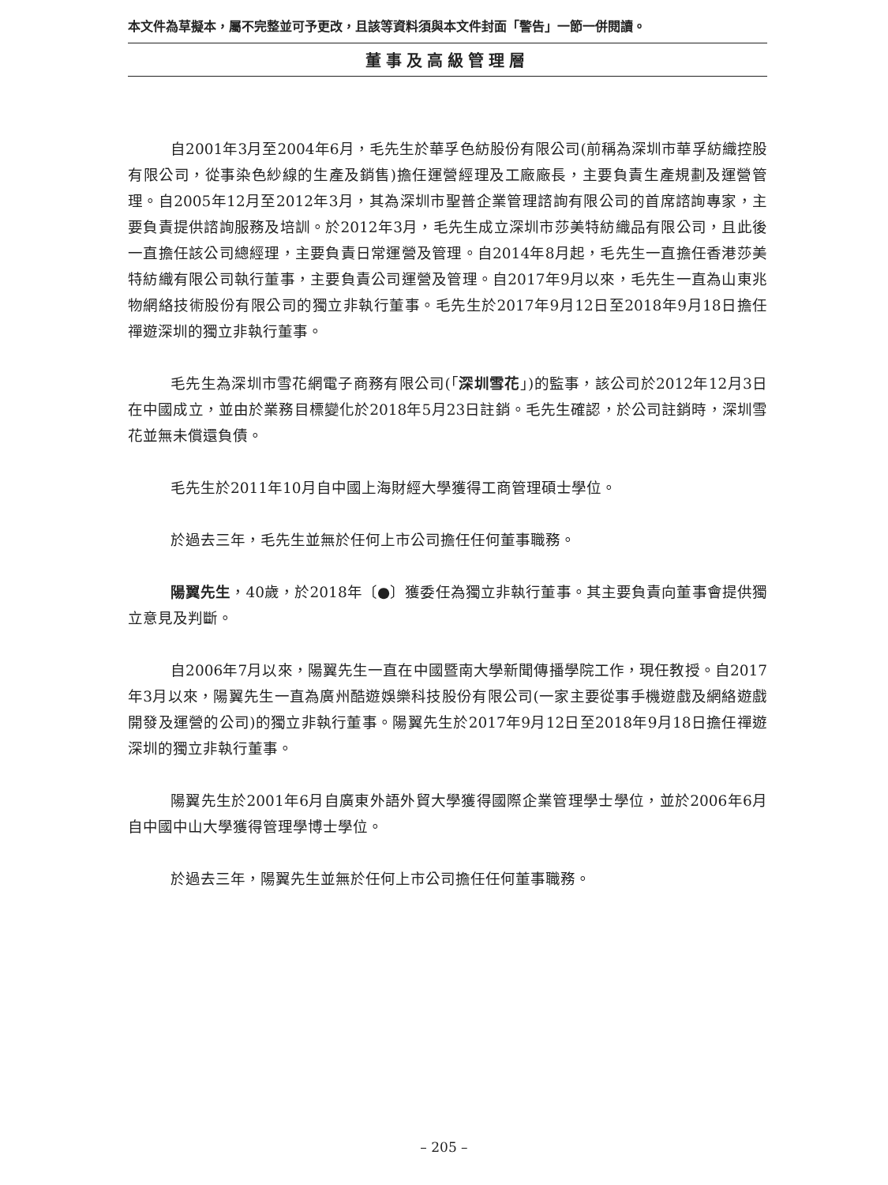本文件為草擬本，屬不完整並可予更改，且該等資料須與本文件封面「警告」一節一併閱讀。
董事及高級管理層
自2001年3月至2004年6月，毛先生於華孚色紡股份有限公司(前稱為深圳市華孚紡織控股有限公司，從事染色紗線的生產及銷售)擔任運營經理及工廠廠長，主要負責生產規劃及運營管理。自2005年12月至2012年3月，其為深圳市聖普企業管理諮詢有限公司的首席諮詢專家，主要負責提供諮詢服務及培訓。於2012年3月，毛先生成立深圳市莎美特紡織品有限公司，且此後一直擔任該公司總經理，主要負責日常運營及管理。自2014年8月起，毛先生一直擔任香港莎美特紡織有限公司執行董事，主要負責公司運營及管理。自2017年9月以來，毛先生一直為山東兆物網絡技術股份有限公司的獨立非執行董事。毛先生於2017年9月12日至2018年9月18日擔任禪遊深圳的獨立非執行董事。
毛先生為深圳市雪花網電子商務有限公司(「深圳雪花」)的監事，該公司於2012年12月3日在中國成立，並由於業務目標變化於2018年5月23日註銷。毛先生確認，於公司註銷時，深圳雪花並無未償還負債。
毛先生於2011年10月自中國上海財經大學獲得工商管理碩士學位。
於過去三年，毛先生並無於任何上市公司擔任任何董事職務。
陽翼先生，40歲，於2018年〔●〕獲委任為獨立非執行董事。其主要負責向董事會提供獨立意見及判斷。
自2006年7月以來，陽翼先生一直在中國暨南大學新聞傳播學院工作，現任教授。自2017年3月以來，陽翼先生一直為廣州酷遊娛樂科技股份有限公司(一家主要從事手機遊戲及網絡遊戲開發及運營的公司)的獨立非執行董事。陽翼先生於2017年9月12日至2018年9月18日擔任禪遊深圳的獨立非執行董事。
陽翼先生於2001年6月自廣東外語外貿大學獲得國際企業管理學士學位，並於2006年6月自中國中山大學獲得管理學博士學位。
於過去三年，陽翼先生並無於任何上市公司擔任任何董事職務。
– 205 –